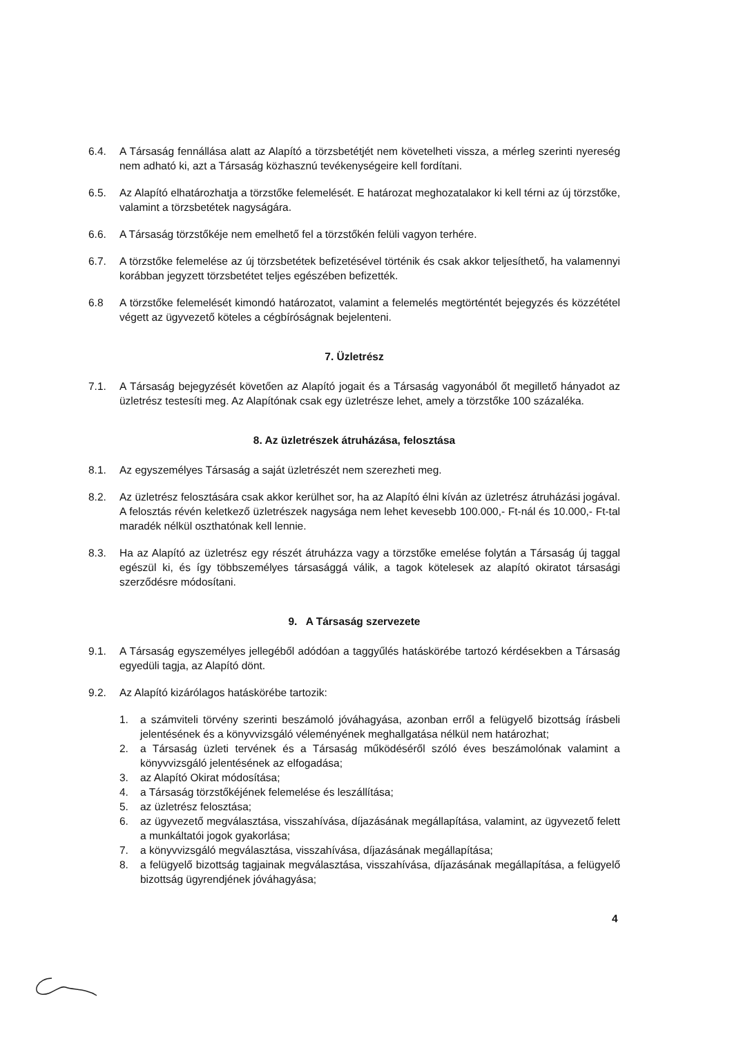6.4. A Társaság fennállása alatt az Alapító a törzsbetétjét nem követelheti vissza, a mérleg szerinti nyereség nem adható ki, azt a Társaság közhasznú tevékenységeire kell fordítani.
6.5. Az Alapító elhatározhatja a törzstőke felemelését. E határozat meghozatalakor ki kell térni az új törzstőke, valamint a törzsbetétek nagyságára.
6.6. A Társaság törzstőkéje nem emelhető fel a törzstőkén felüli vagyon terhére.
6.7. A törzstőke felemelése az új törzsbetétek befizetésével történik és csak akkor teljesíthető, ha valamennyi korábban jegyzett törzsbetétet teljes egészében befizették.
6.8 A törzstőke felemelését kimondó határozatot, valamint a felemelés megtörténtét bejegyzés és közzététel végett az ügyvezető köteles a cégbíróságnak bejelenteni.
7. Üzletrész
7.1. A Társaság bejegyzését követően az Alapító jogait és a Társaság vagyonából őt megillető hányadot az üzletrész testesíti meg. Az Alapítónak csak egy üzletrésze lehet, amely a törzstőke 100 százaléka.
8. Az üzletrészek átruházása, felosztása
8.1. Az egyszemélyes Társaság a saját üzletrészét nem szerezheti meg.
8.2. Az üzletrész felosztására csak akkor kerülhet sor, ha az Alapító élni kíván az üzletrész átruházási jogával. A felosztás révén keletkező üzletrészek nagysága nem lehet kevesebb 100.000,- Ft-nál és 10.000,- Ft-tal maradék nélkül oszthatónak kell lennie.
8.3. Ha az Alapító az üzletrész egy részét átruházza vagy a törzstőke emelése folytán a Társaság új taggal egészül ki, és így többszemélyes társasággá válik, a tagok kötelesek az alapító okiratot társasági szerződésre módosítani.
9. A Társaság szervezete
9.1. A Társaság egyszemélyes jellegéből adódóan a taggyűlés hatáskörébe tartozó kérdésekben a Társaság egyedüli tagja, az Alapító dönt.
9.2. Az Alapító kizárólagos hatáskörébe tartozik:
1. a számviteli törvény szerinti beszámoló jóváhagyása, azonban erről a felügyelő bizottság írásbeli jelentésének és a könyvvizsgáló véleményének meghallgatása nélkül nem határozhat;
2. a Társaság üzleti tervének és a Társaság működéséről szóló éves beszámolónak valamint a könyvvizsgáló jelentésének az elfogadása;
3. az Alapító Okirat módosítása;
4. a Társaság törzstőkéjének felemelése és leszállítása;
5. az üzletrész felosztása;
6. az ügyvezető megválasztása, visszahívása, díjazásának megállapítása, valamint, az ügyvezető felett a munkáltatói jogok gyakorlása;
7. a könyvvizsgáló megválasztása, visszahívása, díjazásának megállapítása;
8. a felügyelő bizottság tagjainak megválasztása, visszahívása, díjazásának megállapítása, a felügyelő bizottság ügyrendjének jóváhagyása;
4